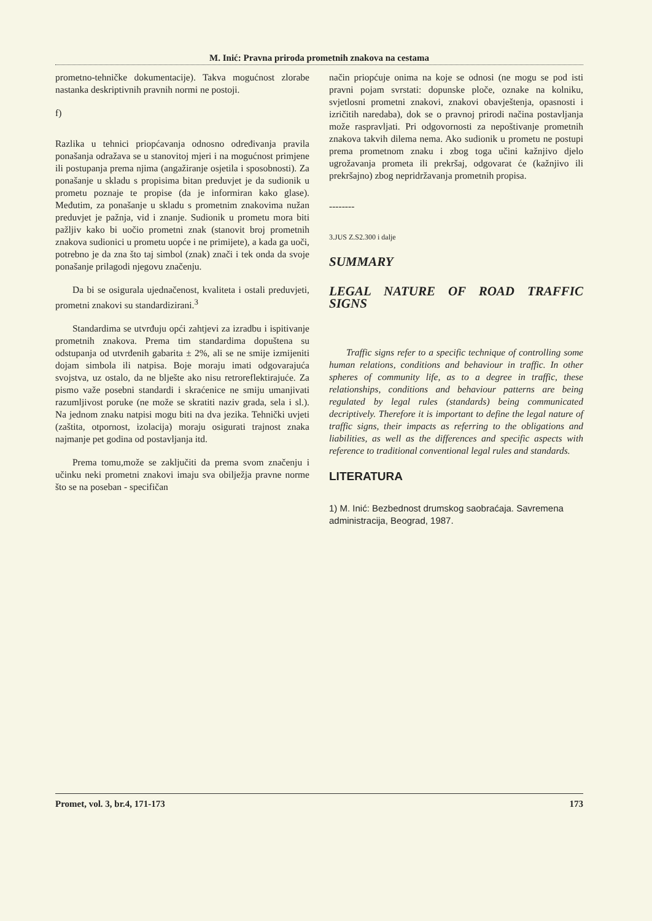M. Inić: Pravna priroda prometnih znakova na cestama
prometno-tehničke dokumentacije). Takva mogućnost zlorabe nastanka deskriptivnih pravnih normi ne postoji.
f)
Razlika u tehnici priopćavanja odnosno određivanja pravila ponašanja odražava se u stanovitoj mjeri i na mogućnost primjene ili postupanja prema njima (angažiranje osjetila i sposobnosti). Za ponašanje u skladu s propisima bitan preduvjet je da sudionik u prometu poznaje te propise (da je informiran kako glase). Međutim, za ponašanje u skladu s prometnim znakovima nužan preduvjet je pažnja, vid i znanje. Sudionik u prometu mora biti pažljiv kako bi uočio prometni znak (stanovit broj prometnih znakova sudionici u prometu uopće i ne primijete), a kada ga uoči, potrebno je da zna što taj simbol (znak) znači i tek onda da svoje ponašanje prilagodi njegovu značenju.
Da bi se osigurala ujednačenost, kvaliteta i ostali preduvjeti, prometni znakovi su standardizirani.<sup>3</sup>
Standardima se utvrđuju opći zahtjevi za izradbu i ispitivanje prometnih znakova. Prema tim standardima dopuštena su odstupanja od utvrđenih gabarita ± 2%, ali se ne smije izmijeniti dojam simbola ili natpisa. Boje moraju imati odgovarajuća svojstva, uz ostalo, da ne blješte ako nisu retroreflektirajuće. Za pismo važe posebni standardi i skraćenice ne smiju umanjivati razumljivost poruke (ne može se skratiti naziv grada, sela i sl.). Na jednom znaku natpisi mogu biti na dva jezika. Tehnički uvjeti (zaštita, otpornost, izolacija) moraju osigurati trajnost znaka najmanje pet godina od postavljanja itd.
Prema tomu,može se zaključiti da prema svom značenju i učinku neki prometni znakovi imaju sva obilježja pravne norme što se na poseban - specifičan
način priopćuje onima na koje se odnosi (ne mogu se pod isti pravni pojam svrstati: dopunske ploče, oznake na kolniku, svjetlosni prometni znakovi, znakovi obavještenja, opasnosti i izričitih naredaba), dok se o pravnoj prirodi načina postavljanja može raspravljati. Pri odgovornosti za nepoštivanje prometnih znakova takvih dilema nema. Ako sudionik u prometu ne postupi prema prometnom znaku i zbog toga učini kažnjivo djelo ugrožavanja prometa ili prekršaj, odgovarat će (kažnjivo ili prekršajno) zbog nepridržavanja prometnih propisa.
--------
3.JUS Z.S2.300 i dalje
SUMMARY
LEGAL NATURE OF ROAD TRAFFIC SIGNS
Traffic signs refer to a specific technique of controlling some human relations, conditions and behaviour in traffic. In other spheres of community life, as to a degree in traffic, these relationships, conditions and behaviour patterns are being regulated by legal rules (standards) being communicated decriptively. Therefore it is important to define the legal nature of traffic signs, their impacts as referring to the obligations and liabilities, as well as the differences and specific aspects with reference to traditional conventional legal rules and standards.
LITERATURA
1) M. Inić: Bezbednost drumskog saobraćaja. Savremena administracija, Beograd, 1987.
Promet, vol. 3, br.4, 171-173 173